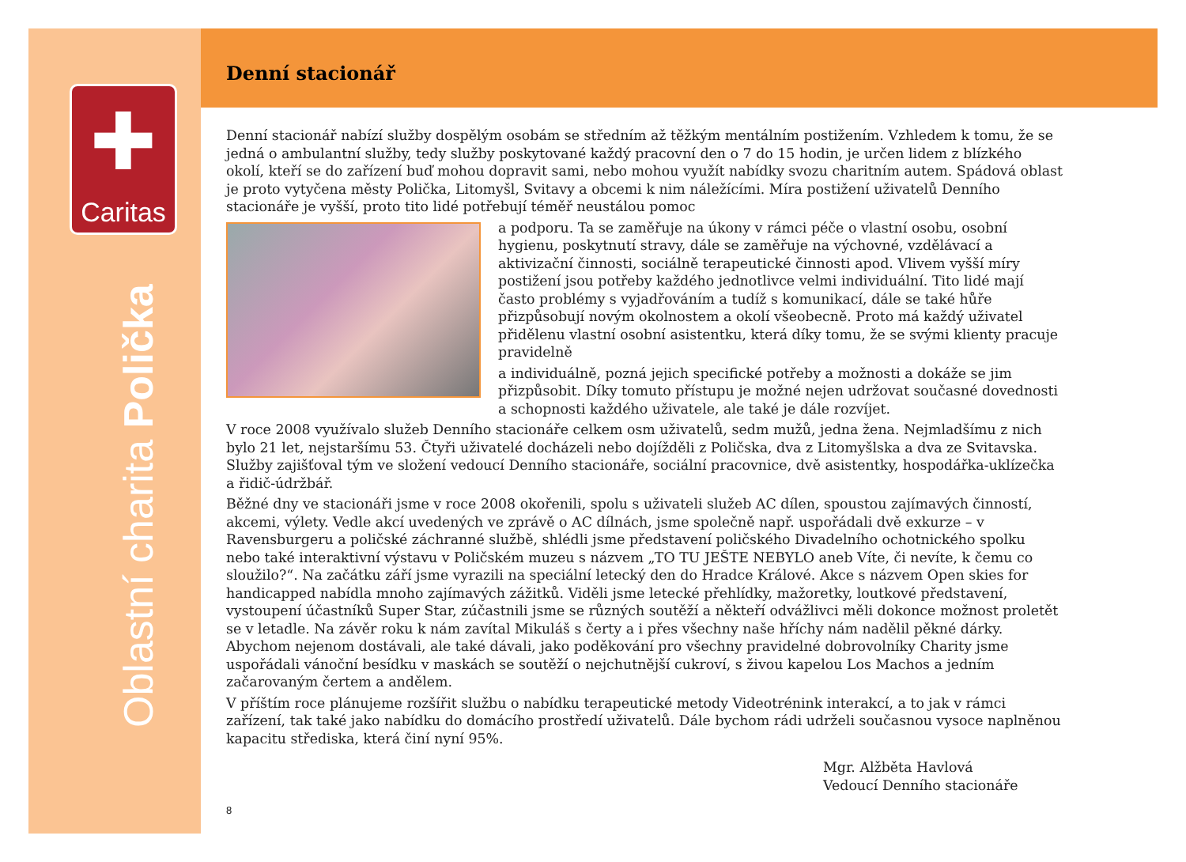✚
Caritas
Oblastní charita Polička
Denní stacionář
Denní stacionář nabízí služby dospělým osobám se středním až těžkým mentálním postižením. Vzhledem k tomu, že se jedná o ambulantní služby, tedy služby poskytované každý pracovní den o 7 do 15 hodin, je určen lidem z blízkého okolí, kteří se do zařízení buď mohou dopravit sami, nebo mohou využít nabídky svozu charitním autem. Spádová oblast je proto vytyčena městy Polička, Litomyšl, Svitavy a obcemi k nim náležícími. Míra postižení uživatelů Denního stacionáře je vyšší, proto tito lidé potřebují téměř neustálou pomoc
a podporu. Ta se zaměřuje na úkony v rámci péče o vlastní osobu, osobní hygienu, poskytnutí stravy, dále se zaměřuje na výchovné, vzdělávací a aktivizační činnosti, sociálně terapeutické činnosti apod. Vlivem vyšší míry postižení jsou potřeby každého jednotlivce velmi individuální. Tito lidé mají často problémy s vyjadřováním a tudíž s komunikací, dále se také hůře přizpůsobují novým okolnostem a okolí všeobecně. Proto má každý uživatel přidělenu vlastní osobní asistentku, která díky tomu, že se svými klienty pracuje pravidelně
a individuálně, pozná jejich specifické potřeby a možnosti a dokáže se jim přizpůsobit. Díky tomuto přístupu je možné nejen udržovat současné dovednosti a schopnosti každého uživatele, ale také je dále rozvíjet.
V roce 2008 využívalo služeb Denního stacionáře celkem osm uživatelů, sedm mužů, jedna žena. Nejmladšímu z nich bylo 21 let, nejstaršímu 53. Čtyři uživatelé docházeli nebo dojížděli z Poličska, dva z Litomyšlska a dva ze Svitavska. Služby zajišťoval tým ve složení vedoucí Denního stacionáře, sociální pracovnice, dvě asistentky, hospodářka-uklízečka a řidič-údržbář.
Běžné dny ve stacionáři jsme v roce 2008 okořenili, spolu s uživateli služeb AC dílen, spoustou zajímavých činností, akcemi, výlety. Vedle akcí uvedených ve zprávě o AC dílnách, jsme společně např. uspořádali dvě exkurze – v Ravensburgeru a poličské záchranné službě, shlédli jsme představení poličského Divadelního ochotnického spolku nebo také interaktivní výstavu v Poličském muzeu s názvem „TO TU JEŠTE NEBYLO aneb Víte, či nevíte, k čemu co sloužilo?“. Na začátku září jsme vyrazili na speciální letecký den do Hradce Králové. Akce s názvem Open skies for handicapped nabídla mnoho zajímavých zážitků. Viděli jsme letecké přehlídky, mažoretky, loutkové představení, vystoupení účastníků Super Star, zúčastnili jsme se různých soutěží a někteří odvážlivci měli dokonce možnost proletět se v letadle. Na závěr roku k nám zavítal Mikuláš s čerty a i přes všechny naše hříchy nám nadělil pěkné dárky. Abychom nejenom dostávali, ale také dávali, jako poděkování pro všechny pravidelné dobrovolníky Charity jsme uspořádali vánoční besídku v maskách se soutěží o nejchutnější cukroví, s živou kapelou Los Machos a jedním začarovaným čertem a andělem.
V příštím roce plánujeme rozšířit službu o nabídku terapeutické metody Videotrénink interakcí, a to jak v rámci zařízení, tak také jako nabídku do domácího prostředí uživatelů. Dále bychom rádi udrželi současnou vysoce naplněnou kapacitu střediska, která činí nyní 95%.
Mgr. Alžběta Havlová
Vedoucí Denního stacionáře
8